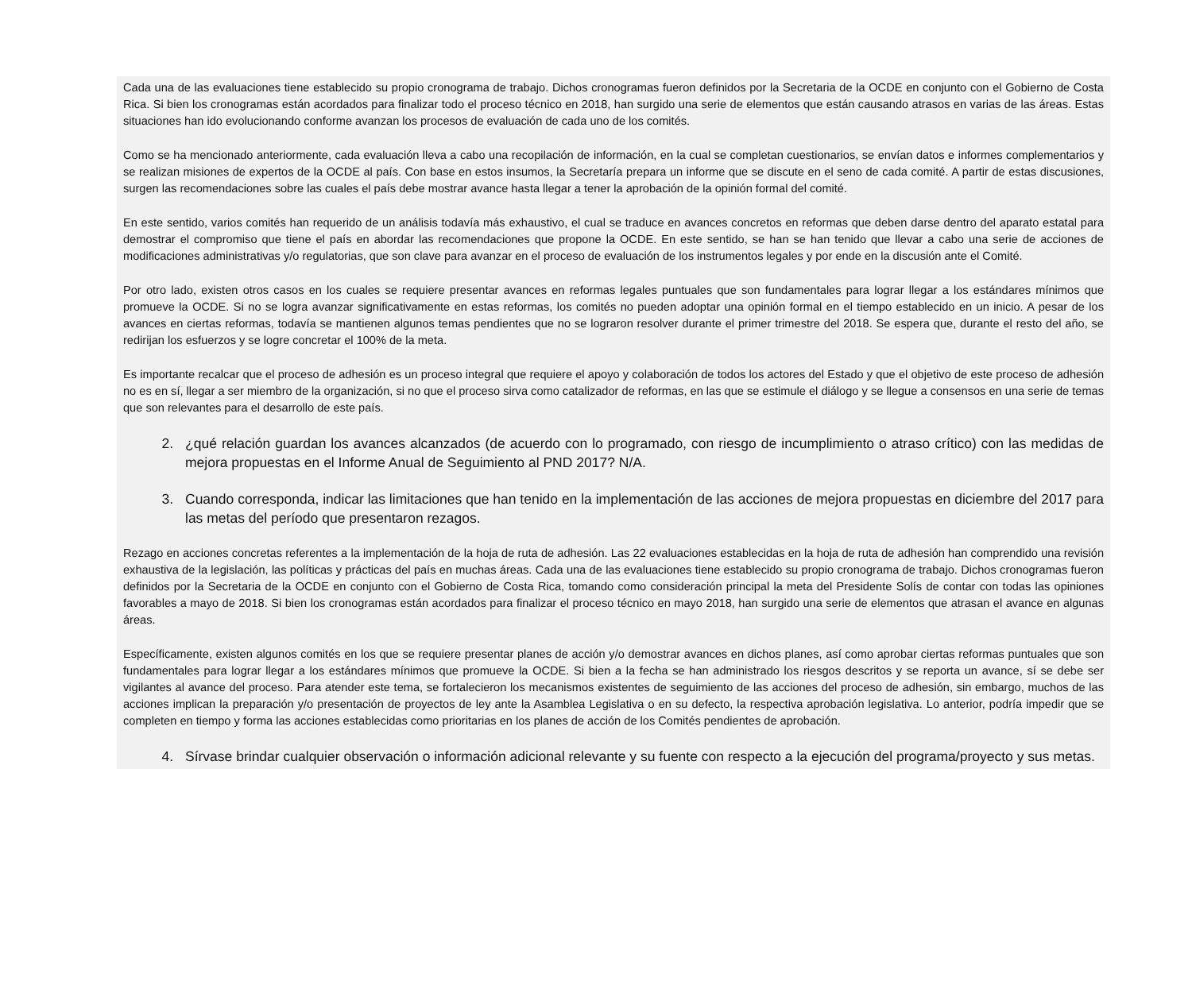Cada una de las evaluaciones tiene establecido su propio cronograma de trabajo. Dichos cronogramas fueron definidos por la Secretaria de la OCDE en conjunto con el Gobierno de Costa Rica. Si bien los cronogramas están acordados para finalizar todo el proceso técnico en 2018, han surgido una serie de elementos que están causando atrasos en varias de las áreas. Estas situaciones han ido evolucionando conforme avanzan los procesos de evaluación de cada uno de los comités.
Como se ha mencionado anteriormente, cada evaluación lleva a cabo una recopilación de información, en la cual se completan cuestionarios, se envían datos e informes complementarios y se realizan misiones de expertos de la OCDE al país. Con base en estos insumos, la Secretaría prepara un informe que se discute en el seno de cada comité. A partir de estas discusiones, surgen las recomendaciones sobre las cuales el país debe mostrar avance hasta llegar a tener la aprobación de la opinión formal del comité.
En este sentido, varios comités han requerido de un análisis todavía más exhaustivo, el cual se traduce en avances concretos en reformas que deben darse dentro del aparato estatal para demostrar el compromiso que tiene el país en abordar las recomendaciones que propone la OCDE. En este sentido, se han se han tenido que llevar a cabo una serie de acciones de modificaciones administrativas y/o regulatorias, que son clave para avanzar en el proceso de evaluación de los instrumentos legales y por ende en la discusión ante el Comité.
Por otro lado, existen otros casos en los cuales se requiere presentar avances en reformas legales puntuales que son fundamentales para lograr llegar a los estándares mínimos que promueve la OCDE. Si no se logra avanzar significativamente en estas reformas, los comités no pueden adoptar una opinión formal en el tiempo establecido en un inicio. A pesar de los avances en ciertas reformas, todavía se mantienen algunos temas pendientes que no se lograron resolver durante el primer trimestre del 2018. Se espera que, durante el resto del año, se redirijan los esfuerzos y se logre concretar el 100% de la meta.
Es importante recalcar que el proceso de adhesión es un proceso integral que requiere el apoyo y colaboración de todos los actores del Estado y que el objetivo de este proceso de adhesión no es en sí, llegar a ser miembro de la organización, si no que el proceso sirva como catalizador de reformas, en las que se estimule el diálogo y se llegue a consensos en una serie de temas que son relevantes para el desarrollo de este país.
2. ¿qué relación guardan los avances alcanzados (de acuerdo con lo programado, con riesgo de incumplimiento o atraso crítico) con las medidas de mejora propuestas en el Informe Anual de Seguimiento al PND 2017? N/A.
3. Cuando corresponda, indicar las limitaciones que han tenido en la implementación de las acciones de mejora propuestas en diciembre del 2017 para las metas del período que presentaron rezagos.
Rezago en acciones concretas referentes a la implementación de la hoja de ruta de adhesión. Las 22 evaluaciones establecidas en la hoja de ruta de adhesión han comprendido una revisión exhaustiva de la legislación, las políticas y prácticas del país en muchas áreas. Cada una de las evaluaciones tiene establecido su propio cronograma de trabajo. Dichos cronogramas fueron definidos por la Secretaria de la OCDE en conjunto con el Gobierno de Costa Rica, tomando como consideración principal la meta del Presidente Solís de contar con todas las opiniones favorables a mayo de 2018. Si bien los cronogramas están acordados para finalizar el proceso técnico en mayo 2018, han surgido una serie de elementos que atrasan el avance en algunas áreas.
Específicamente, existen algunos comités en los que se requiere presentar planes de acción y/o demostrar avances en dichos planes, así como aprobar ciertas reformas puntuales que son fundamentales para lograr llegar a los estándares mínimos que promueve la OCDE. Si bien a la fecha se han administrado los riesgos descritos y se reporta un avance, sí se debe ser vigilantes al avance del proceso. Para atender este tema, se fortalecieron los mecanismos existentes de seguimiento de las acciones del proceso de adhesión, sin embargo, muchos de las acciones implican la preparación y/o presentación de proyectos de ley ante la Asamblea Legislativa o en su defecto, la respectiva aprobación legislativa. Lo anterior, podría impedir que se completen en tiempo y forma las acciones establecidas como prioritarias en los planes de acción de los Comités pendientes de aprobación.
4. Sírvase brindar cualquier observación o información adicional relevante y su fuente con respecto a la ejecución del programa/proyecto y sus metas.